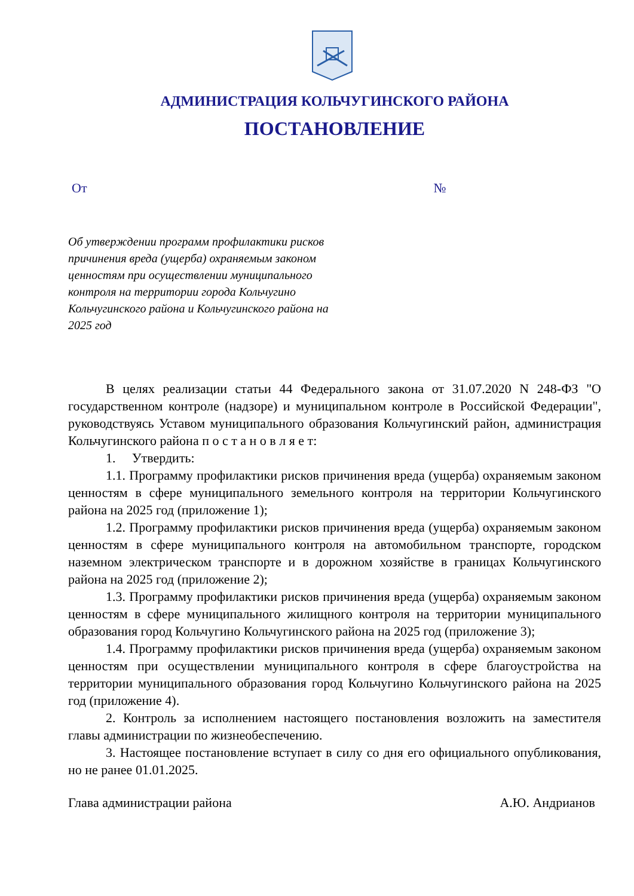АДМИНИСТРАЦИЯ КОЛЬЧУГИНСКОГО РАЙОНА
ПОСТАНОВЛЕНИЕ
От №
Об утверждении программ профилактики рисков причинения вреда (ущерба) охраняемым законом ценностям при осуществлении муниципального контроля на территории города Кольчугино Кольчугинского района и Кольчугинского района на 2025 год
В целях реализации статьи 44 Федерального закона от 31.07.2020 N 248-ФЗ "О государственном контроле (надзоре) и муниципальном контроле в Российской Федерации", руководствуясь Уставом муниципального образования Кольчугинский район, администрация Кольчугинского района п о с т а н о в л я е т:
1. Утвердить:
1.1. Программу профилактики рисков причинения вреда (ущерба) охраняемым законом ценностям в сфере муниципального земельного контроля на территории Кольчугинского района на 2025 год (приложение 1);
1.2. Программу профилактики рисков причинения вреда (ущерба) охраняемым законом ценностям в сфере муниципального контроля на автомобильном транспорте, городском наземном электрическом транспорте и в дорожном хозяйстве в границах Кольчугинского района на 2025 год (приложение 2);
1.3. Программу профилактики рисков причинения вреда (ущерба) охраняемым законом ценностям в сфере муниципального жилищного контроля на территории муниципального образования город Кольчугино Кольчугинского района на 2025 год (приложение 3);
1.4. Программу профилактики рисков причинения вреда (ущерба) охраняемым законом ценностям при осуществлении муниципального контроля в сфере благоустройства на территории муниципального образования город Кольчугино Кольчугинского района на 2025 год (приложение 4).
2. Контроль за исполнением настоящего постановления возложить на заместителя главы администрации по жизнеобеспечению.
3. Настоящее постановление вступает в силу со дня его официального опубликования, но не ранее 01.01.2025.
Глава администрации района А.Ю. Андрианов